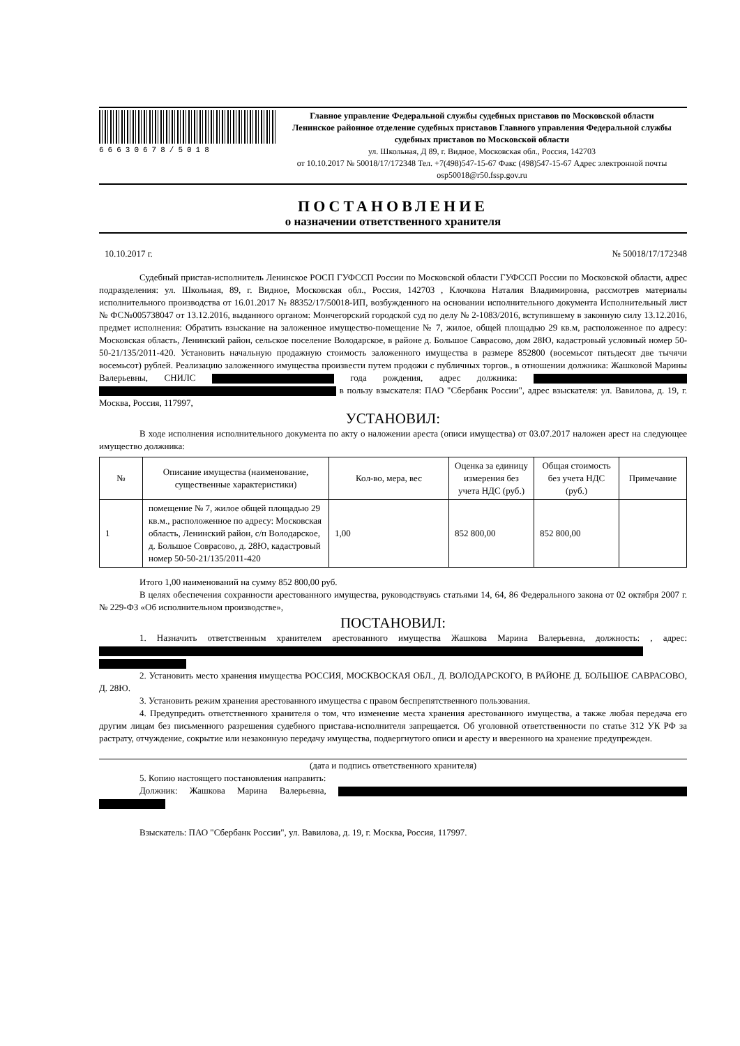66630678/5018
Главное управление Федеральной службы судебных приставов по Московской области
Ленинское районное отделение судебных приставов Главного управления Федеральной службы судебных приставов по Московской области
ул. Школьная, Д 89, г. Видное, Московская обл., Россия, 142703
от 10.10.2017 № 50018/17/172348 Тел. +7(498)547-15-67 Факс (498)547-15-67 Адрес электронной почты osp50018@r50.fssp.gov.ru
ПОСТАНОВЛЕНИЕ
о назначении ответственного хранителя
10.10.2017 г. № 50018/17/172348
Судебный пристав-исполнитель Ленинское РОСП ГУФССП России по Московской области ГУФССП России по Московской области, адрес подразделения: ул. Школьная, 89, г. Видное, Московская обл., Россия, 142703 , Клочкова Наталия Владимировна, рассмотрев материалы исполнительного производства от 16.01.2017 № 88352/17/50018-ИП, возбужденного на основании исполнительного документа Исполнительный лист № ФС№005738047 от 13.12.2016, выданного органом: Мончегорский городской суд по делу № 2-1083/2016, вступившему в законную силу 13.12.2016, предмет исполнения: Обратить взыскание на заложенное имущество-помещение № 7, жилое, общей площадью 29 кв.м, расположенное по адресу: Московская область, Ленинский район, сельское поселение Володарское, в районе д. Большое Саврасово, дом 28Ю, кадастровый условный номер 50-50-21/135/2011-420. Установить начальную продажную стоимость заложенного имущества в размере 852800 (восемьсот пятьдесят две тычячи восемьсот) рублей. Реализацию заложенного имущества произвести путем продожи с публичных торгов., в отношении должника: Жашковой Марины Валерьевны, СНИЛС года рождения, адрес должника: в пользу взыскателя: ПАО "Сбербанк России", адрес взыскателя: ул. Вавилова, д. 19, г. Москва, Россия, 117997,
УСТАНОВИЛ:
В ходе исполнения исполнительного документа по акту о наложении ареста (описи имущества) от 03.07.2017 наложен арест на следующее имущество должника:
| № | Описание имущества (наименование, существенные характеристики) | Кол-во, мера, вес | Оценка за единицу измерения без учета НДС (руб.) | Общая стоимость без учета НДС (руб.) | Примечание |
| --- | --- | --- | --- | --- | --- |
| 1 | помещение № 7, жилое общей площадью 29 кв.м., расположенное по адресу: Московская область, Ленинский район, с/п Володарское, д. Большое Соврасово, д. 28Ю, кадастровый номер 50-50-21/135/2011-420 | 1,00 | 852 800,00 | 852 800,00 | |
Итого 1,00 наименований на сумму 852 800,00 руб.
В целях обеспечения сохранности арестованного имущества, руководствуясь статьями 14, 64, 86 Федерального закона от 02 октября 2007 г. № 229-ФЗ «Об исполнительном производстве»,
ПОСТАНОВИЛ:
1. Назначить ответственным хранителем арестованного имущества Жашкова Марина Валерьевна, должность: , адрес:
2. Установить место хранения имущества РОССИЯ, МОСКВОСКАЯ ОБЛ., Д. ВОЛОДАРСКОГО, В РАЙОНЕ Д. БОЛЬШОЕ САВРАСОВО, Д. 28Ю.
3. Установить режим хранения арестованного имущества с правом беспрепятственного пользования.
4. Предупредить ответственного хранителя о том, что изменение места хранения арестованного имущества, а также любая передача его другим лицам без письменного разрешения судебного пристава-исполнителя запрещается. Об уголовной ответственности по статье 312 УК РФ за растрату, отчуждение, сокрытие или незаконную передачу имущества, подвергнутого описи и аресту и вверенного на хранение предупрежден.
(дата и подпись ответственного хранителя)
5. Копию настоящего постановления направить:
Должник: Жашкова Марина Валерьевна,
Взыскатель: ПАО "Сбербанк России", ул. Вавилова, д. 19, г. Москва, Россия, 117997.